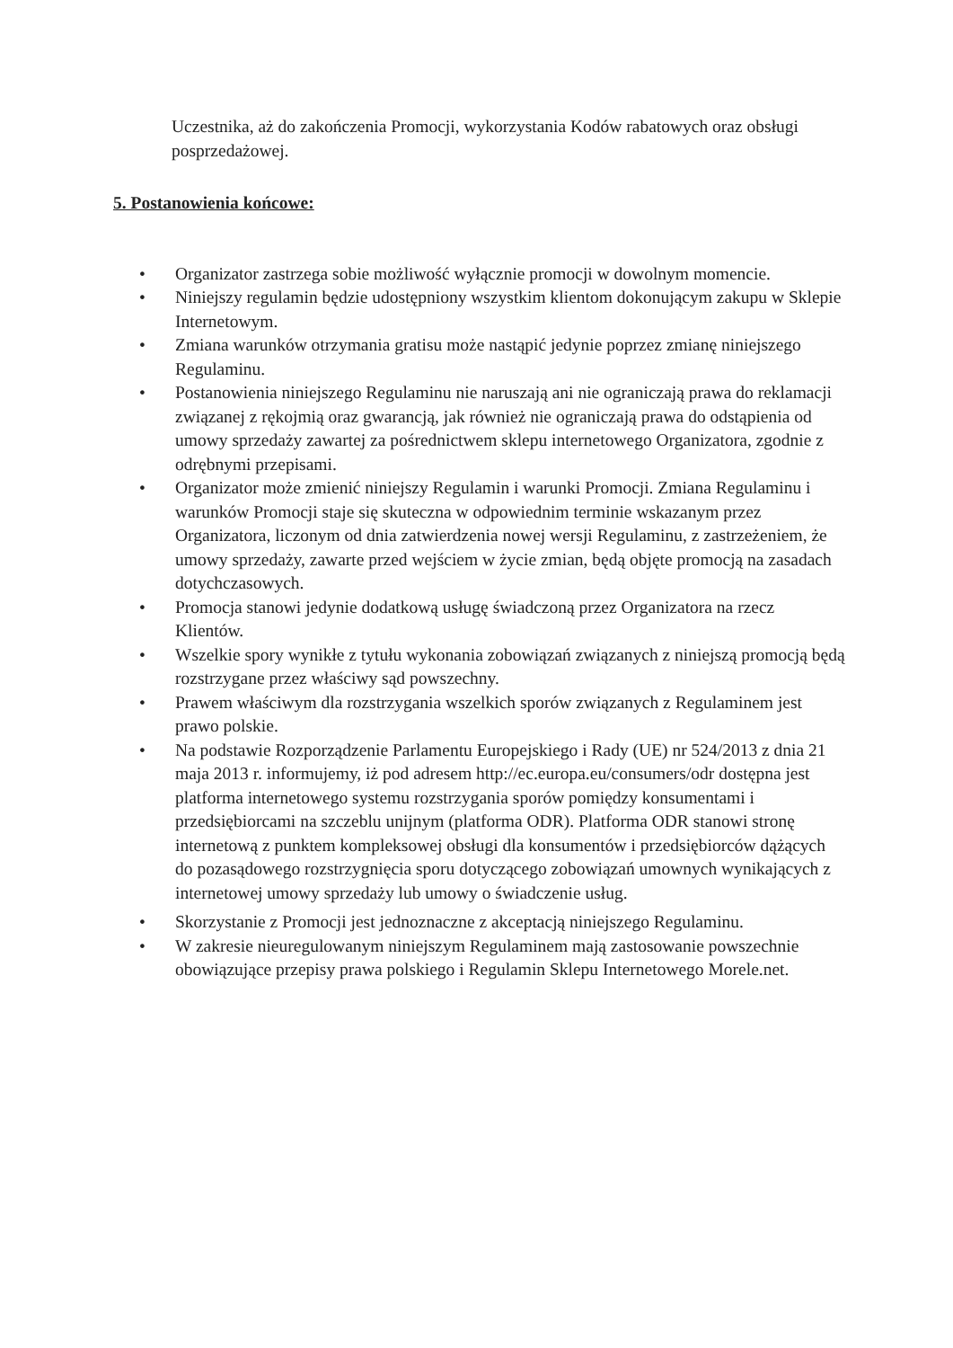Uczestnika, aż do zakończenia Promocji, wykorzystania Kodów rabatowych oraz obsługi posprzedażowej.
5. Postanowienia końcowe:
• Organizator zastrzega sobie możliwość wyłącznie promocji w dowolnym momencie.
• Niniejszy regulamin będzie udostępniony wszystkim klientom dokonującym zakupu w Sklepie Internetowym.
• Zmiana warunków otrzymania gratisu może nastąpić jedynie poprzez zmianę niniejszego Regulaminu.
• Postanowienia niniejszego Regulaminu nie naruszają ani nie ograniczają prawa do reklamacji związanej z rękojmią oraz gwarancją, jak również nie ograniczają prawa do odstąpienia od umowy sprzedaży zawartej za pośrednictwem sklepu internetowego Organizatora, zgodnie z odrębnymi przepisami.
• Organizator może zmienić niniejszy Regulamin i warunki Promocji. Zmiana Regulaminu i warunków Promocji staje się skuteczna w odpowiednim terminie wskazanym przez Organizatora, liczonym od dnia zatwierdzenia nowej wersji Regulaminu, z zastrzeżeniem, że umowy sprzedaży, zawarte przed wejściem w życie zmian, będą objęte promocją na zasadach dotychczasowych.
• Promocja stanowi jedynie dodatkową usługę świadczoną przez Organizatora na rzecz Klientów.
• Wszelkie spory wynikłe z tytułu wykonania zobowiązań związanych z niniejszą promocją będą rozstrzygane przez właściwy sąd powszechny.
• Prawem właściwym dla rozstrzygania wszelkich sporów związanych z Regulaminem jest prawo polskie.
• Na podstawie Rozporządzenie Parlamentu Europejskiego i Rady (UE) nr 524/2013 z dnia 21 maja 2013 r. informujemy, iż pod adresem http://ec.europa.eu/consumers/odr dostępna jest platforma internetowego systemu rozstrzygania sporów pomiędzy konsumentami i przedsiębiorcami na szczeblu unijnym (platforma ODR). Platforma ODR stanowi stronę internetową z punktem kompleksowej obsługi dla konsumentów i przedsiębiorców dążących do pozasądowego rozstrzygnięcia sporu dotyczącego zobowiązań umownych wynikających z internetowej umowy sprzedaży lub umowy o świadczenie usług.
• Skorzystanie z Promocji jest jednoznaczne z akceptacją niniejszego Regulaminu.
• W zakresie nieuregulowanym niniejszym Regulaminem mają zastosowanie powszechnie obowiązujące przepisy prawa polskiego i Regulamin Sklepu Internetowego Morele.net.